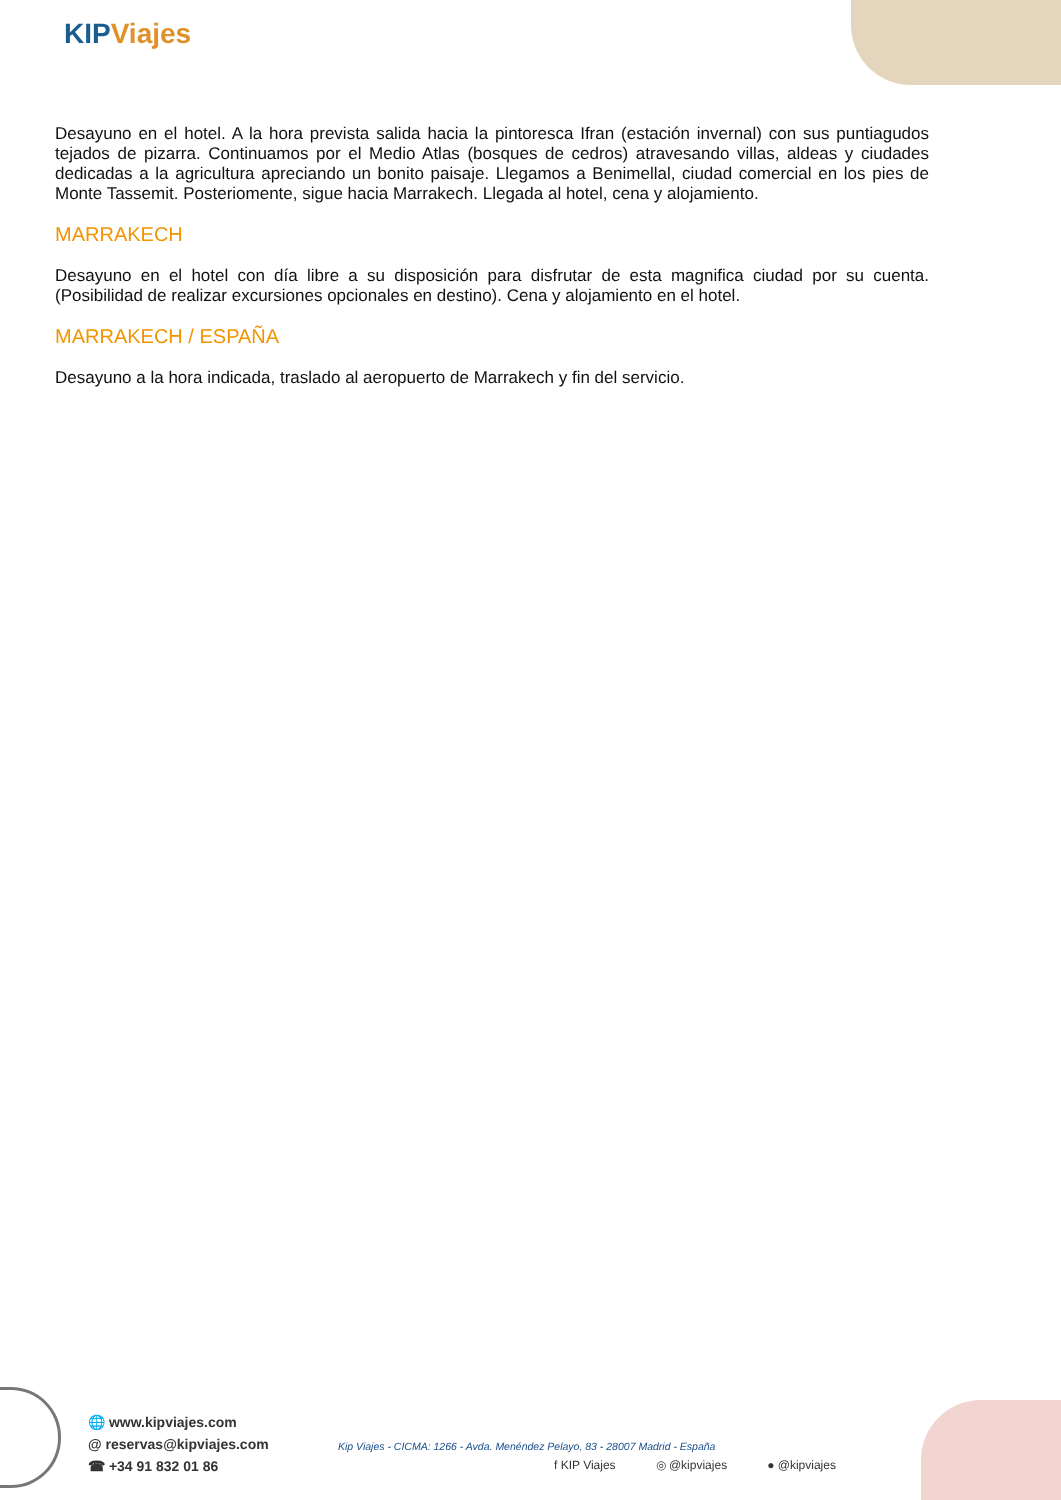KIP Viajes
Desayuno en el hotel. A la hora prevista salida hacia la pintoresca Ifran (estación invernal) con sus puntiagudos tejados de pizarra. Continuamos por el Medio Atlas (bosques de cedros) atravesando villas, aldeas y ciudades dedicadas a la agricultura apreciando un bonito paisaje. Llegamos a Benimellal, ciudad comercial en los pies de Monte Tassemit. Posteriomente, sigue hacia Marrakech. Llegada al hotel, cena y alojamiento.
MARRAKECH
Desayuno en el hotel con día libre a su disposición para disfrutar de esta magnifica ciudad por su cuenta. (Posibilidad de realizar excursiones opcionales en destino). Cena y alojamiento en el hotel.
MARRAKECH / ESPAÑA
Desayuno a la hora indicada, traslado al aeropuerto de Marrakech y fin del servicio.
🌐 www.kipviajes.com
@ reservas@kipviajes.com
☎ +34 91 832 01 86
Kip Viajes - CICMA: 1266 - Avda. Menéndez Pelayo, 83 - 28007 Madrid - España
f KIP Viajes ◎ @kipviajes ● @kipviajes